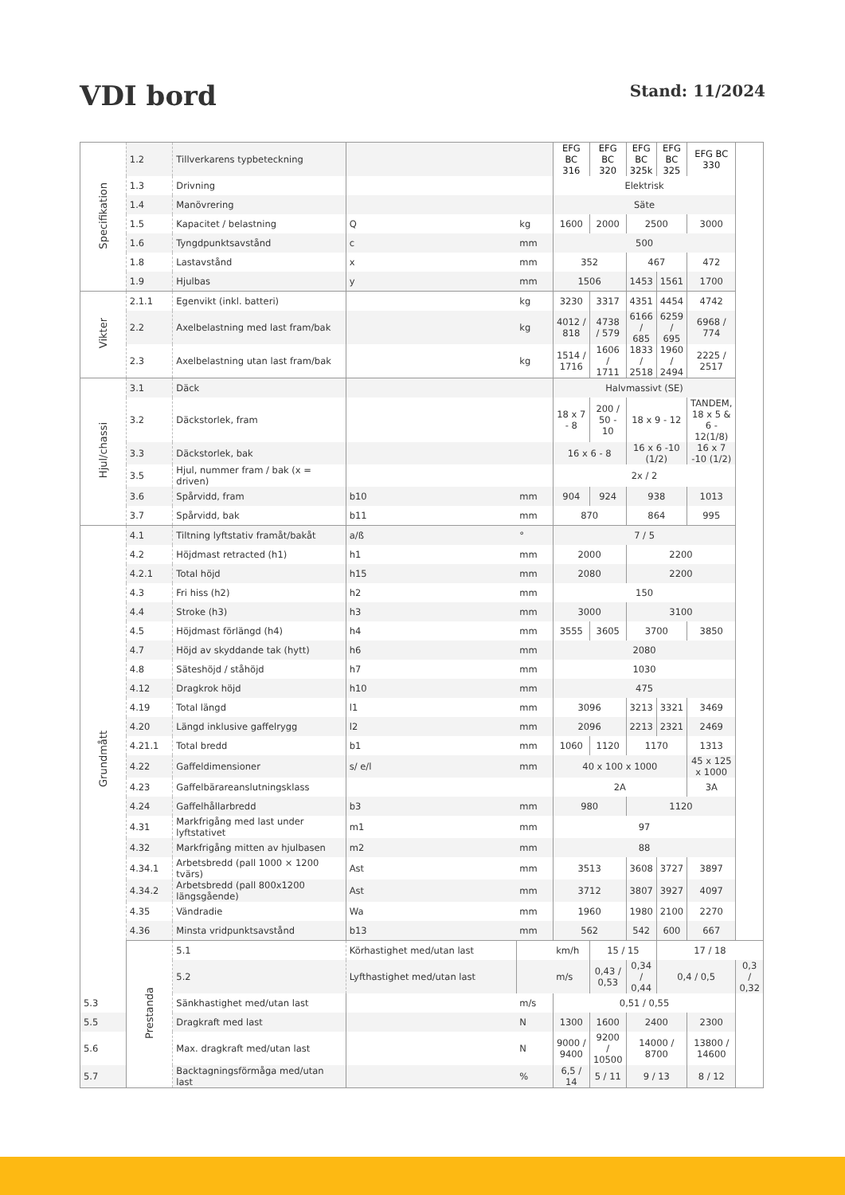VDI bord
Stand: 11/2024
| Specifikation | 1.2 | Tillverkarens typbeteckning | | | EFG BC 316 | EFG BC 320 | EFG BC 325k | EFG BC 325 | EFG BC 330 | |
| | 1.3 | Drivning | | | Elektrisk | | | | | |
| | 1.4 | Manövrering | | | Säte | | | | | |
| | 1.5 | Kapacitet / belastning | Q | kg | 1600 | 2000 | 2500 | | 3000 | |
| | 1.6 | Tyngdpunktsavstånd | c | mm | 500 | | | | | |
| | 1.8 | Lastavstånd | x | mm | 352 | | 467 | | 472 | |
| | 1.9 | Hjulbas | y | mm | 1506 | | 1453 | 1561 | 1700 | |
| Vikter | 2.1.1 | Egenvikt (inkl. batteri) | | kg | 3230 | 3317 | 4351 | 4454 | 4742 | |
| | 2.2 | Axelbelastning med last fram/bak | | kg | 4012 / 818 | 4738 / 579 | 6166 / 685 | 6259 / 695 | 6968 / 774 | |
| | 2.3 | Axelbelastning utan last fram/bak | | kg | 1514 / 1716 | 1606 / 1711 | 1833 / 2518 | 1960 / 2494 | 2225 / 2517 | |
| Hjul/chassi | 3.1 | Däck | | | Halvmassivt (SE) | | | | | |
| | 3.2 | Däckstorlek, fram | | | 18 x 7 - 8 | 200 / 50 - 10 | 18 x 9 - 12 | | TANDEM, 18 x 5 & 6 - 12(1/8) | |
| | 3.3 | Däckstorlek, bak | | | 16 x 6 - 8 | | 16 x 6 -10 (1/2) | | 16 x 7 -10 (1/2) | |
| | 3.5 | Hjul, nummer fram / bak (x = driven) | | | 2x / 2 | | | | | |
| | 3.6 | Spårvidd, fram | b10 | mm | 904 | 924 | 938 | | 1013 | |
| | 3.7 | Spårvidd, bak | b11 | mm | 870 | | 864 | | 995 | |
| Grundmått | 4.1 | Tiltning lyftstativ framåt/bakåt | a/ß | ° | 7 / 5 | | | | | |
| | 4.2 | Höjdmast retracted (h1) | h1 | mm | 2000 | | 2200 | | | |
| | 4.2.1 | Total höjd | h15 | mm | 2080 | | 2200 | | | |
| | 4.3 | Fri hiss (h2) | h2 | mm | 150 | | | | | |
| | 4.4 | Stroke (h3) | h3 | mm | 3000 | | 3100 | | | |
| | 4.5 | Höjdmast förlängd (h4) | h4 | mm | 3555 | 3605 | 3700 | | 3850 | |
| | 4.7 | Höjd av skyddande tak (hytt) | h6 | mm | 2080 | | | | | |
| | 4.8 | Säteshöjd / ståhöjd | h7 | mm | 1030 | | | | | |
| | 4.12 | Dragkrok höjd | h10 | mm | 475 | | | | | |
| | 4.19 | Total längd | l1 | mm | 3096 | | 3213 | 3321 | 3469 | |
| | 4.20 | Längd inklusive gaffelrygg | l2 | mm | 2096 | | 2213 | 2321 | 2469 | |
| | 4.21.1 | Total bredd | b1 | mm | 1060 | 1120 | 1170 | | 1313 | |
| | 4.22 | Gaffeldimensioner | s/ e/l | mm | 40 x 100 x 1000 | | | | 45 x 125 x 1000 | |
| | 4.23 | Gaffelbärareanslutningsklass | | | 2A | | | | 3A | |
| | 4.24 | Gaffelhållarbredd | b3 | mm | 980 | | 1120 | | | |
| | 4.31 | Markfrigång med last under lyftstativet | m1 | mm | 97 | | | | | |
| | 4.32 | Markfrigång mitten av hjulbasen | m2 | mm | 88 | | | | | |
| | 4.34.1 | Arbetsbredd (pall 1000 × 1200 tvärs) | Ast | mm | 3513 | | 3608 | 3727 | 3897 | |
| | 4.34.2 | Arbetsbredd (pall 800x1200 längsgående) | Ast | mm | 3712 | | 3807 | 3927 | 4097 | |
| | 4.35 | Vändradie | Wa | mm | 1960 | | 1980 | 2100 | 2270 | |
| | 4.36 | Minsta vridpunktsavstånd | b13 | mm | 562 | | 542 | 600 | 667 | |
| | Prestanda | 5.1 | Körhastighet med/utan last | | km/h | 15 / 15 | | 17 / 18 | | |
| | | 5.2 | Lyfthastighet med/utan last | | m/s | 0,43 / 0,53 | 0,34 / 0,44 | 0,4 / 0,5 | | 0,3 / 0,32 |
| 5.3 | | Sänkhastighet med/utan last | | m/s | 0,51 / 0,55 | | | | | |
| 5.5 | | Dragkraft med last | | N | 1300 | 1600 | 2400 | | 2300 | |
| 5.6 | | Max. dragkraft med/utan last | | N | 9000 / 9400 | 9200 / 10500 | 14000 / 8700 | | 13800 / 14600 | |
| 5.7 | | Backtagningsförmåga med/utan last | | % | 6,5 / 14 | 5 / 11 | 9 / 13 | | 8 / 12 | |